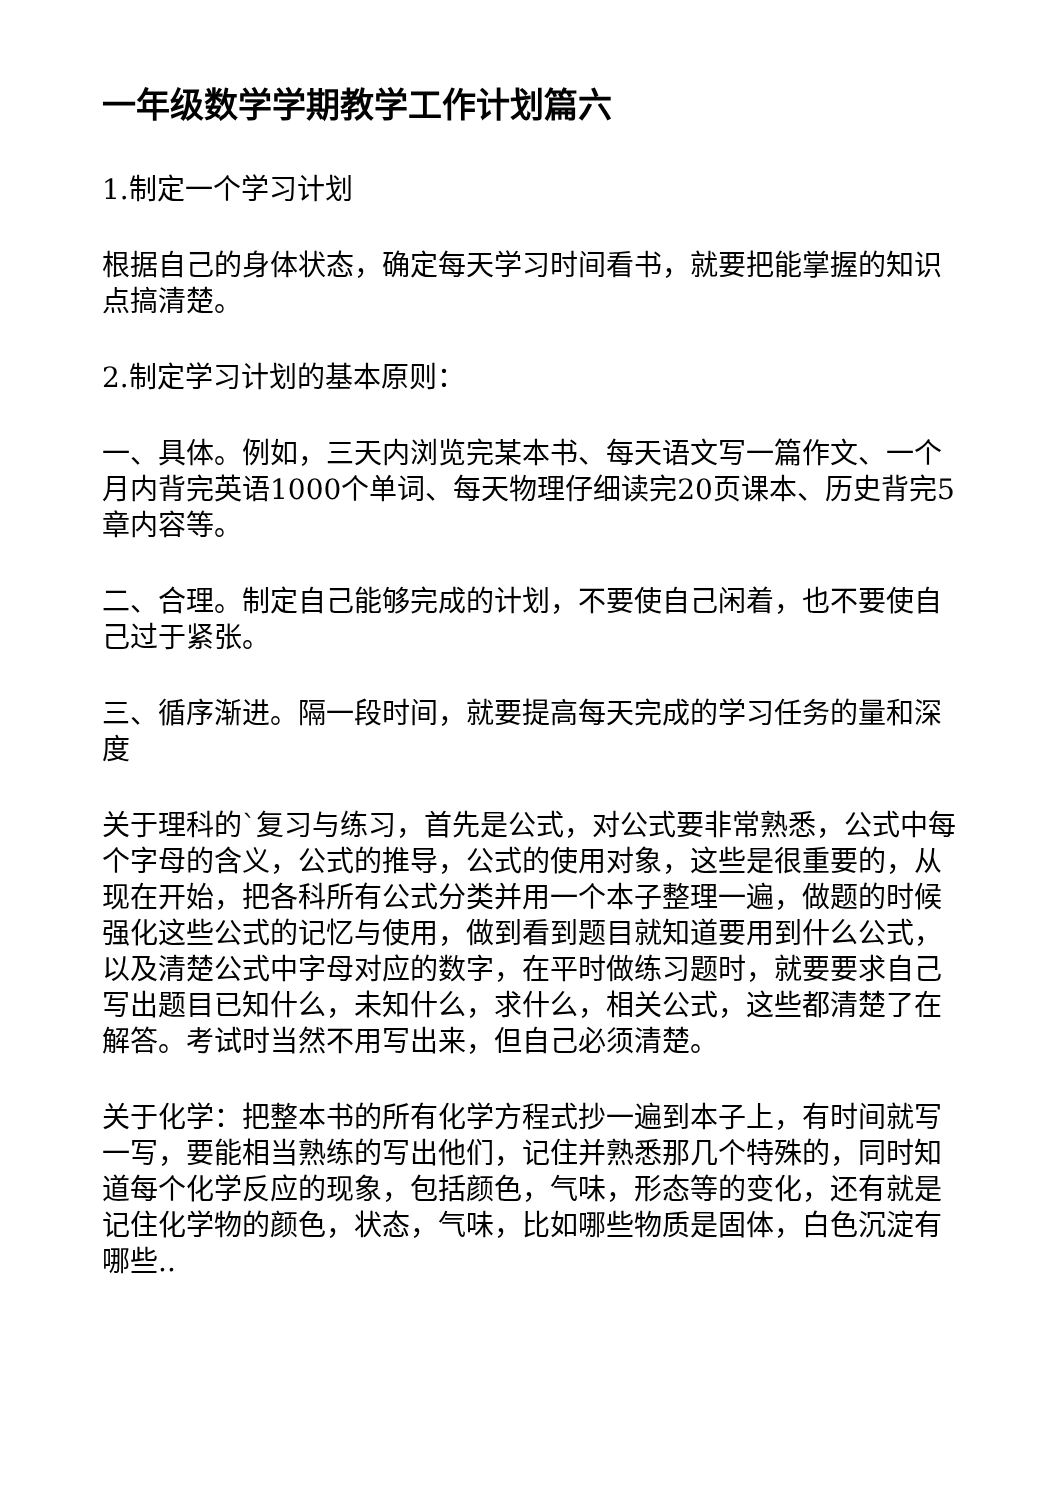一年级数学学期教学工作计划篇六
1.制定一个学习计划
根据自己的身体状态，确定每天学习时间看书，就要把能掌握的知识点搞清楚。
2.制定学习计划的基本原则：
一、具体。例如，三天内浏览完某本书、每天语文写一篇作文、一个月内背完英语1000个单词、每天物理仔细读完20页课本、历史背完5章内容等。
二、合理。制定自己能够完成的计划，不要使自己闲着，也不要使自己过于紧张。
三、循序渐进。隔一段时间，就要提高每天完成的学习任务的量和深度
关于理科的`复习与练习，首先是公式，对公式要非常熟悉，公式中每个字母的含义，公式的推导，公式的使用对象，这些是很重要的，从现在开始，把各科所有公式分类并用一个本子整理一遍，做题的时候强化这些公式的记忆与使用，做到看到题目就知道要用到什么公式，以及清楚公式中字母对应的数字，在平时做练习题时，就要要求自己写出题目已知什么，未知什么，求什么，相关公式，这些都清楚了在解答。考试时当然不用写出来，但自己必须清楚。
关于化学：把整本书的所有化学方程式抄一遍到本子上，有时间就写一写，要能相当熟练的写出他们，记住并熟悉那几个特殊的，同时知道每个化学反应的现象，包括颜色，气味，形态等的变化，还有就是记住化学物的颜色，状态，气味，比如哪些物质是固体，白色沉淀有哪些..